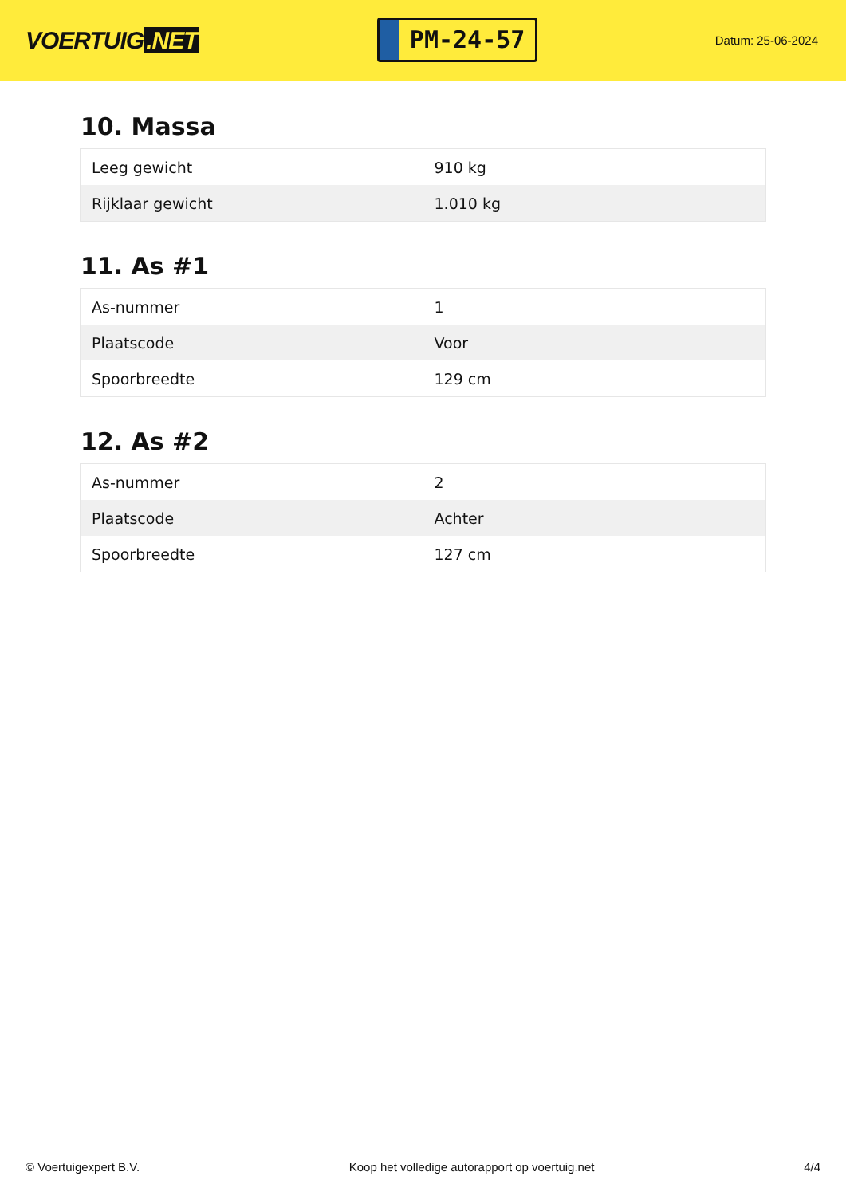VOERTUIG.NET
PM-24-57
Datum: 25-06-2024
10. Massa
| Leeg gewicht | 910 kg |
| Rijklaar gewicht | 1.010 kg |
11. As #1
| As-nummer | 1 |
| Plaatscode | Voor |
| Spoorbreedte | 129 cm |
12. As #2
| As-nummer | 2 |
| Plaatscode | Achter |
| Spoorbreedte | 127 cm |
© Voertuigexpert B.V. Koop het volledige autorapport op voertuig.net 4/4